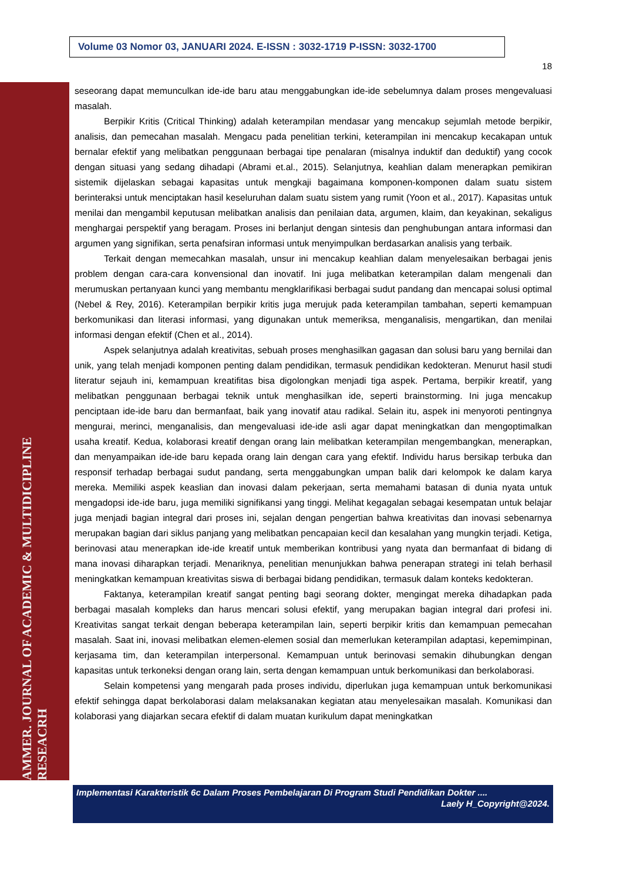Volume 03 Nomor 03, JANUARI 2024. E-ISSN : 3032-1719 P-ISSN: 3032-1700
18
AMMER. JOURNAL OF ACADEMIC & MULTIDICIPLINE RESEACRH
seseorang dapat memunculkan ide-ide baru atau menggabungkan ide-ide sebelumnya dalam proses mengevaluasi masalah.
Berpikir Kritis (Critical Thinking) adalah keterampilan mendasar yang mencakup sejumlah metode berpikir, analisis, dan pemecahan masalah. Mengacu pada penelitian terkini, keterampilan ini mencakup kecakapan untuk bernalar efektif yang melibatkan penggunaan berbagai tipe penalaran (misalnya induktif dan deduktif) yang cocok dengan situasi yang sedang dihadapi (Abrami et.al., 2015). Selanjutnya, keahlian dalam menerapkan pemikiran sistemik dijelaskan sebagai kapasitas untuk mengkaji bagaimana komponen-komponen dalam suatu sistem berinteraksi untuk menciptakan hasil keseluruhan dalam suatu sistem yang rumit (Yoon et al., 2017). Kapasitas untuk menilai dan mengambil keputusan melibatkan analisis dan penilaian data, argumen, klaim, dan keyakinan, sekaligus menghargai perspektif yang beragam. Proses ini berlanjut dengan sintesis dan penghubungan antara informasi dan argumen yang signifikan, serta penafsiran informasi untuk menyimpulkan berdasarkan analisis yang terbaik.
Terkait dengan memecahkan masalah, unsur ini mencakup keahlian dalam menyelesaikan berbagai jenis problem dengan cara-cara konvensional dan inovatif. Ini juga melibatkan keterampilan dalam mengenali dan merumuskan pertanyaan kunci yang membantu mengklarifikasi berbagai sudut pandang dan mencapai solusi optimal (Nebel & Rey, 2016). Keterampilan berpikir kritis juga merujuk pada keterampilan tambahan, seperti kemampuan berkomunikasi dan literasi informasi, yang digunakan untuk memeriksa, menganalisis, mengartikan, dan menilai informasi dengan efektif (Chen et al., 2014).
Aspek selanjutnya adalah kreativitas, sebuah proses menghasilkan gagasan dan solusi baru yang bernilai dan unik, yang telah menjadi komponen penting dalam pendidikan, termasuk pendidikan kedokteran. Menurut hasil studi literatur sejauh ini, kemampuan kreatifitas bisa digolongkan menjadi tiga aspek. Pertama, berpikir kreatif, yang melibatkan penggunaan berbagai teknik untuk menghasilkan ide, seperti brainstorming. Ini juga mencakup penciptaan ide-ide baru dan bermanfaat, baik yang inovatif atau radikal. Selain itu, aspek ini menyoroti pentingnya mengurai, merinci, menganalisis, dan mengevaluasi ide-ide asli agar dapat meningkatkan dan mengoptimalkan usaha kreatif. Kedua, kolaborasi kreatif dengan orang lain melibatkan keterampilan mengembangkan, menerapkan, dan menyampaikan ide-ide baru kepada orang lain dengan cara yang efektif. Individu harus bersikap terbuka dan responsif terhadap berbagai sudut pandang, serta menggabungkan umpan balik dari kelompok ke dalam karya mereka. Memiliki aspek keaslian dan inovasi dalam pekerjaan, serta memahami batasan di dunia nyata untuk mengadopsi ide-ide baru, juga memiliki signifikansi yang tinggi. Melihat kegagalan sebagai kesempatan untuk belajar juga menjadi bagian integral dari proses ini, sejalan dengan pengertian bahwa kreativitas dan inovasi sebenarnya merupakan bagian dari siklus panjang yang melibatkan pencapaian kecil dan kesalahan yang mungkin terjadi. Ketiga, berinovasi atau menerapkan ide-ide kreatif untuk memberikan kontribusi yang nyata dan bermanfaat di bidang di mana inovasi diharapkan terjadi. Menariknya, penelitian menunjukkan bahwa penerapan strategi ini telah berhasil meningkatkan kemampuan kreativitas siswa di berbagai bidang pendidikan, termasuk dalam konteks kedokteran.
Faktanya, keterampilan kreatif sangat penting bagi seorang dokter, mengingat mereka dihadapkan pada berbagai masalah kompleks dan harus mencari solusi efektif, yang merupakan bagian integral dari profesi ini. Kreativitas sangat terkait dengan beberapa keterampilan lain, seperti berpikir kritis dan kemampuan pemecahan masalah. Saat ini, inovasi melibatkan elemen-elemen sosial dan memerlukan keterampilan adaptasi, kepemimpinan, kerjasama tim, dan keterampilan interpersonal. Kemampuan untuk berinovasi semakin dihubungkan dengan kapasitas untuk terkoneksi dengan orang lain, serta dengan kemampuan untuk berkomunikasi dan berkolaborasi.
Selain kompetensi yang mengarah pada proses individu, diperlukan juga kemampuan untuk berkomunikasi efektif sehingga dapat berkolaborasi dalam melaksanakan kegiatan atau menyelesaikan masalah. Komunikasi dan kolaborasi yang diajarkan secara efektif di dalam muatan kurikulum dapat meningkatkan
Implementasi Karakteristik 6c Dalam Proses Pembelajaran Di Program Studi Pendidikan Dokter ....
Laely H_Copyright@2024.